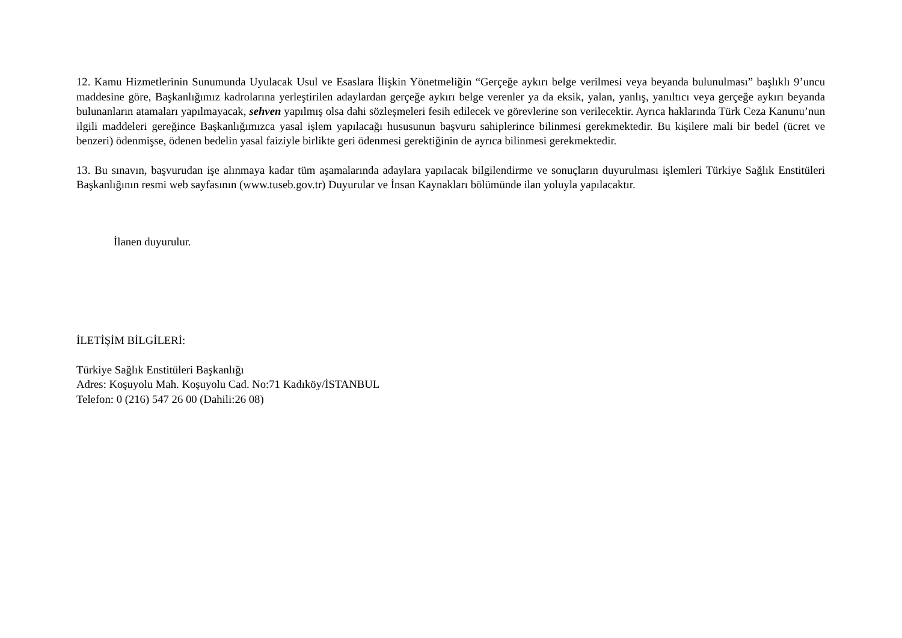12. Kamu Hizmetlerinin Sunumunda Uyulacak Usul ve Esaslara İlişkin Yönetmeliğin “Gerçeğe aykırı belge verilmesi veya beyanda bulunulması” başlıklı 9’uncu maddesine göre, Başkanlığımız kadrolarına yerleştirilen adaylardan gerçeğe aykırı belge verenler ya da eksik, yalan, yanlış, yanıltıcı veya gerçeğe aykırı beyanda bulunanların atamaları yapılmayacak, sehven yapılmış olsa dahi sözleşmeleri fesih edilecek ve görevlerine son verilecektir. Ayrıca haklarında Türk Ceza Kanunu’nun ilgili maddeleri gereğince Başkanlığımızca yasal işlem yapılacağı hususunun başvuru sahiplerince bilinmesi gerekmektedir. Bu kişilere mali bir bedel (ücret ve benzeri) ödenmişse, ödenen bedelin yasal faiziyle birlikte geri ödenmesi gerektiğinin de ayrıca bilinmesi gerekmektedir.
13. Bu sınavın, başvurudan işe alınmaya kadar tüm aşamalarında adaylara yapılacak bilgilendirme ve sonuçların duyurulması işlemleri Türkiye Sağlık Enstitüleri Başkanlığının resmi web sayfasının (www.tuseb.gov.tr) Duyurular ve İnsan Kaynakları bölümünde ilan yoluyla yapılacaktır.
İlanen duyurulur.
İLETİŞİM BİLGİLERİ:
Türkiye Sağlık Enstitüleri Başkanlığı
Adres: Koşuyolu Mah. Koşuyolu Cad. No:71 Kadıköy/İSTANBUL
Telefon: 0 (216) 547 26 00 (Dahili:26 08)